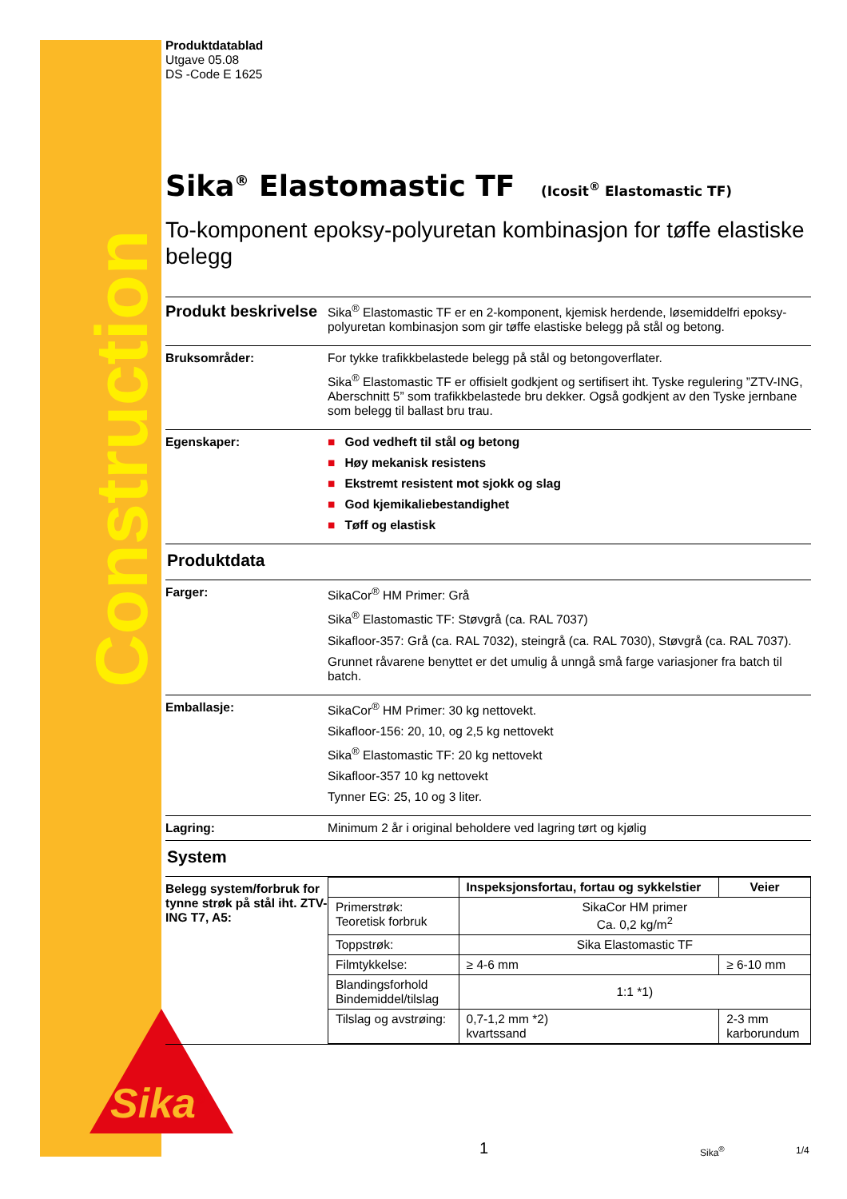Construction
Sika<sup>®</sup>
Produktdatablad
Utgave 05.08
DS -Code E 1625
Sika<sup>®</sup> Elastomastic TF (Icosit<sup>®</sup> Elastomastic TF)
To-komponent epoksy-polyuretan kombinasjon for tøffe elastiske belegg
Produkt beskrivelse
Sika<sup>®</sup> Elastomastic TF er en 2-komponent, kjemisk herdende, løsemiddelfri epoksy-polyuretan kombinasjon som gir tøffe elastiske belegg på stål og betong.
Bruksområder: For tykke trafikkbelastede belegg på stål og betongoverflater.
Sika<sup>®</sup> Elastomastic TF er offisielt godkjent og sertifisert iht. Tyske regulering ”ZTV-ING, Aberschnitt 5” som trafikkbelastede bru dekker. Også godkjent av den Tyske jernbane som belegg til ballast bru trau.
Egenskaper: ■ God vedheft til stål og betong
■ Høy mekanisk resistens
■ Ekstremt resistent mot sjokk og slag
■ God kjemikaliebestandighet
■ Tøff og elastisk
Produktdata
Farger: SikaCor<sup>®</sup> HM Primer: Grå
Sika<sup>®</sup> Elastomastic TF: Støvgrå (ca. RAL 7037)
Sikafloor-357: Grå (ca. RAL 7032), steingrå (ca. RAL 7030), Støvgrå (ca. RAL 7037).
Grunnet råvarene benyttet er det umulig å unngå små farge variasjoner fra batch til batch.
Emballasje: SikaCor<sup>®</sup> HM Primer: 30 kg nettovekt.
Sikafloor-156: 20, 10, og 2,5 kg nettovekt
Sika<sup>®</sup> Elastomastic TF: 20 kg nettovekt
Sikafloor-357 10 kg nettovekt
Tynner EG: 25, 10 og 3 liter.
Lagring: Minimum 2 år i original beholdere ved lagring tørt og kjølig
System
Belegg system/forbruk for tynne strøk på stål iht. ZTV-ING T7, A5:
| | Inspeksjonsfortau, fortau og sykkelstier | Veier |
| --- | --- | --- |
| Primerstrøk: Teoretisk forbruk | SikaCor HM primer Ca. 0,2 kg/m<sup>2</sup> | |
| Toppstrøk: | Sika Elastomastic TF | |
| Filmtykkelse: | ≥ 4-6 mm | ≥ 6-10 mm |
| Blandingsforhold Bindemiddel/tilslag | 1:1 *1) | |
| Tilslag og avstrøing: | 0,7-1,2 mm *2) kvartssand | 2-3 mm karborundum |
1 Sika<sup>®</sup> 1/4